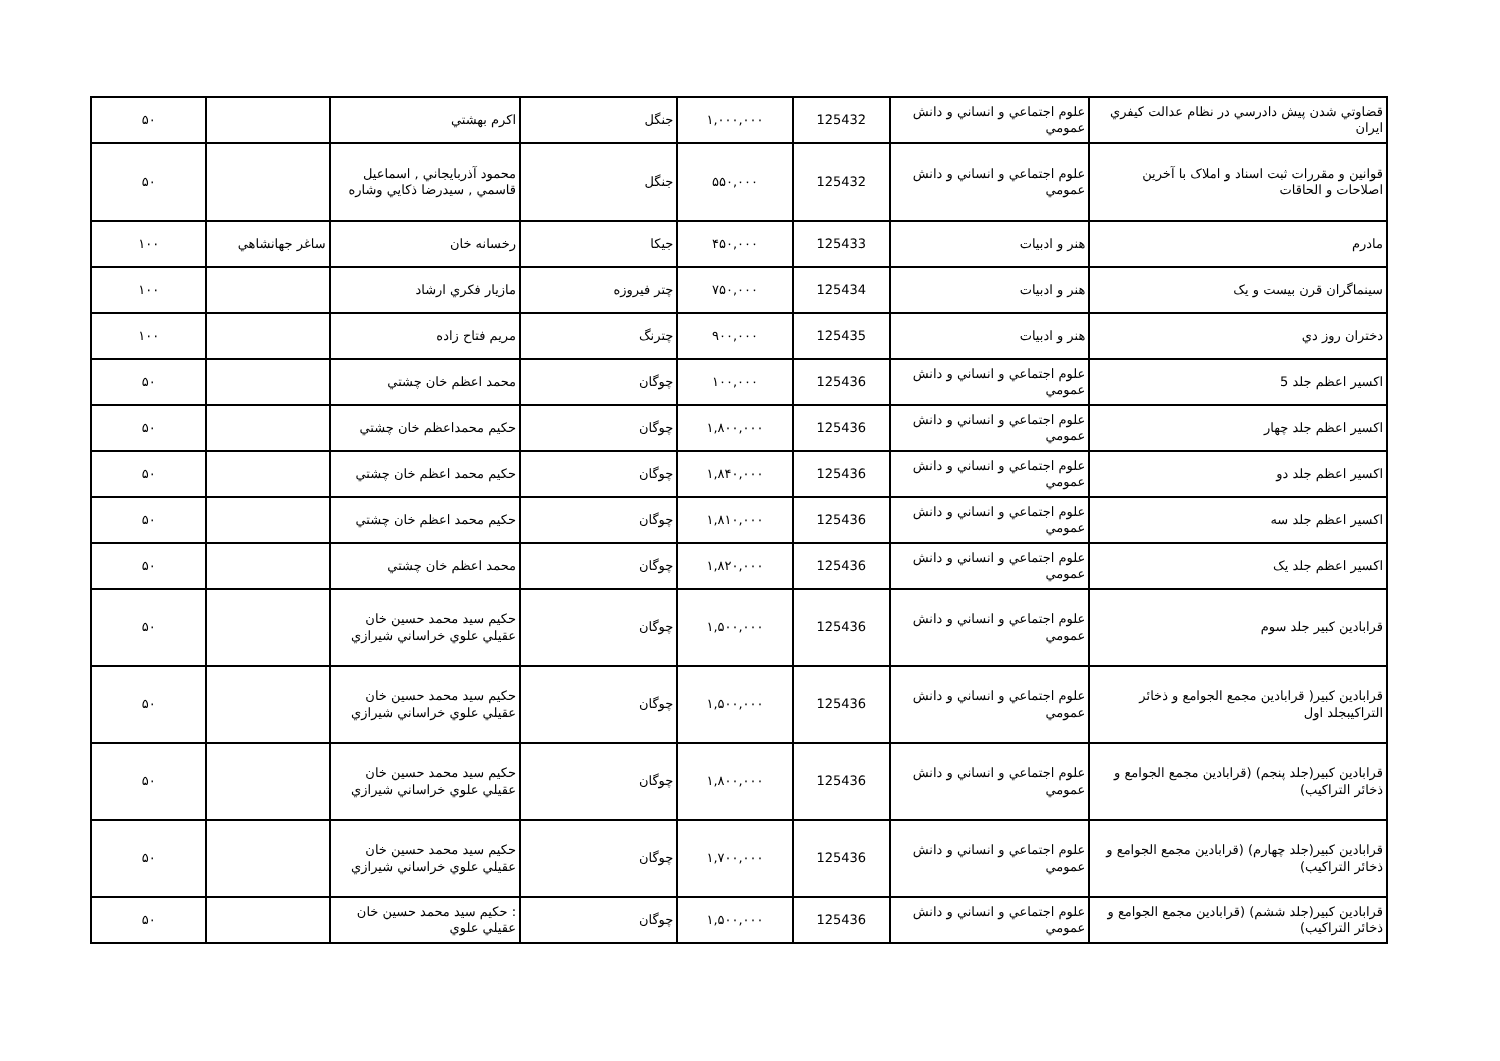| قضاوتي شدن پيش دادرسي در نظام عدالت كيفري ايران | علوم اجتماعي و انساني و دانش عمومي | 125432 | ۱,۰۰۰,۰۰۰ | جنگل | اكرم بهشتي | | ۵۰ |
| قوانين و مقررات ثبت اسناد و املاک با آخرين اصلاحات و الحاقات | علوم اجتماعي و انساني و دانش عمومي | 125432 | ۵۵۰,۰۰۰ | جنگل | محمود آذربايجاني , اسماعيل قاسمي , سيدرضا ذكايي وشاره | | ۵۰ |
| مادرم | هنر و ادبيات | 125433 | ۴۵۰,۰۰۰ | جيكا | رخسانه خان | ساغر جهانشاهي | ۱۰۰ |
| سينماگران قرن بيست و يک | هنر و ادبيات | 125434 | ۷۵۰,۰۰۰ | چتر فيروزه | مازيار فكري ارشاد | | ۱۰۰ |
| دختران روز دي | هنر و ادبيات | 125435 | ۹۰۰,۰۰۰ | چترنگ | مريم فتاح زاده | | ۱۰۰ |
| اكسير اعظم جلد 5 | علوم اجتماعي و انساني و دانش عمومي | 125436 | ۱۰۰,۰۰۰ | چوگان | محمد اعظم خان چشتي | | ۵۰ |
| اكسير اعظم جلد چهار | علوم اجتماعي و انساني و دانش عمومي | 125436 | ۱,۸۰۰,۰۰۰ | چوگان | حكيم محمداعظم خان چشتي | | ۵۰ |
| اكسير اعظم جلد دو | علوم اجتماعي و انساني و دانش عمومي | 125436 | ۱,۸۴۰,۰۰۰ | چوگان | حكيم محمد اعظم خان چشتي | | ۵۰ |
| اكسير اعظم جلد سه | علوم اجتماعي و انساني و دانش عمومي | 125436 | ۱,۸۱۰,۰۰۰ | چوگان | حكيم محمد اعظم خان چشتي | | ۵۰ |
| اكسير اعظم جلد يک | علوم اجتماعي و انساني و دانش عمومي | 125436 | ۱,۸۲۰,۰۰۰ | چوگان | محمد اعظم خان چشتي | | ۵۰ |
| قرابادين كبير جلد سوم | علوم اجتماعي و انساني و دانش عمومي | 125436 | ۱,۵۰۰,۰۰۰ | چوگان | حكيم سيد محمد حسين خان عقيلي علوي خراساني شيرازي | | ۵۰ |
| قرابادين كبير( قرابادين مجمع الجوامع و ذخائر التراكيبجلد اول | علوم اجتماعي و انساني و دانش عمومي | 125436 | ۱,۵۰۰,۰۰۰ | چوگان | حكيم سيد محمد حسين خان عقيلي علوي خراساني شيرازي | | ۵۰ |
| قرابادين كبير(جلد پنجم) (قرابادين مجمع الجوامع و ذخائر التراكيب) | علوم اجتماعي و انساني و دانش عمومي | 125436 | ۱,۸۰۰,۰۰۰ | چوگان | حكيم سيد محمد حسين خان عقيلي علوي خراساني شيرازي | | ۵۰ |
| قرابادين كبير(جلد چهارم) (قرابادين مجمع الجوامع و ذخائر التراكيب) | علوم اجتماعي و انساني و دانش عمومي | 125436 | ۱,۷۰۰,۰۰۰ | چوگان | حكيم سيد محمد حسين خان عقيلي علوي خراساني شيرازي | | ۵۰ |
| قرابادين كبير(جلد ششم) (قرابادين مجمع الجوامع و ذخائر التراكيب) | علوم اجتماعي و انساني و دانش عمومي | 125436 | ۱,۵۰۰,۰۰۰ | چوگان | : حكيم سيد محمد حسين خان عقيلي علوي | | ۵۰ |